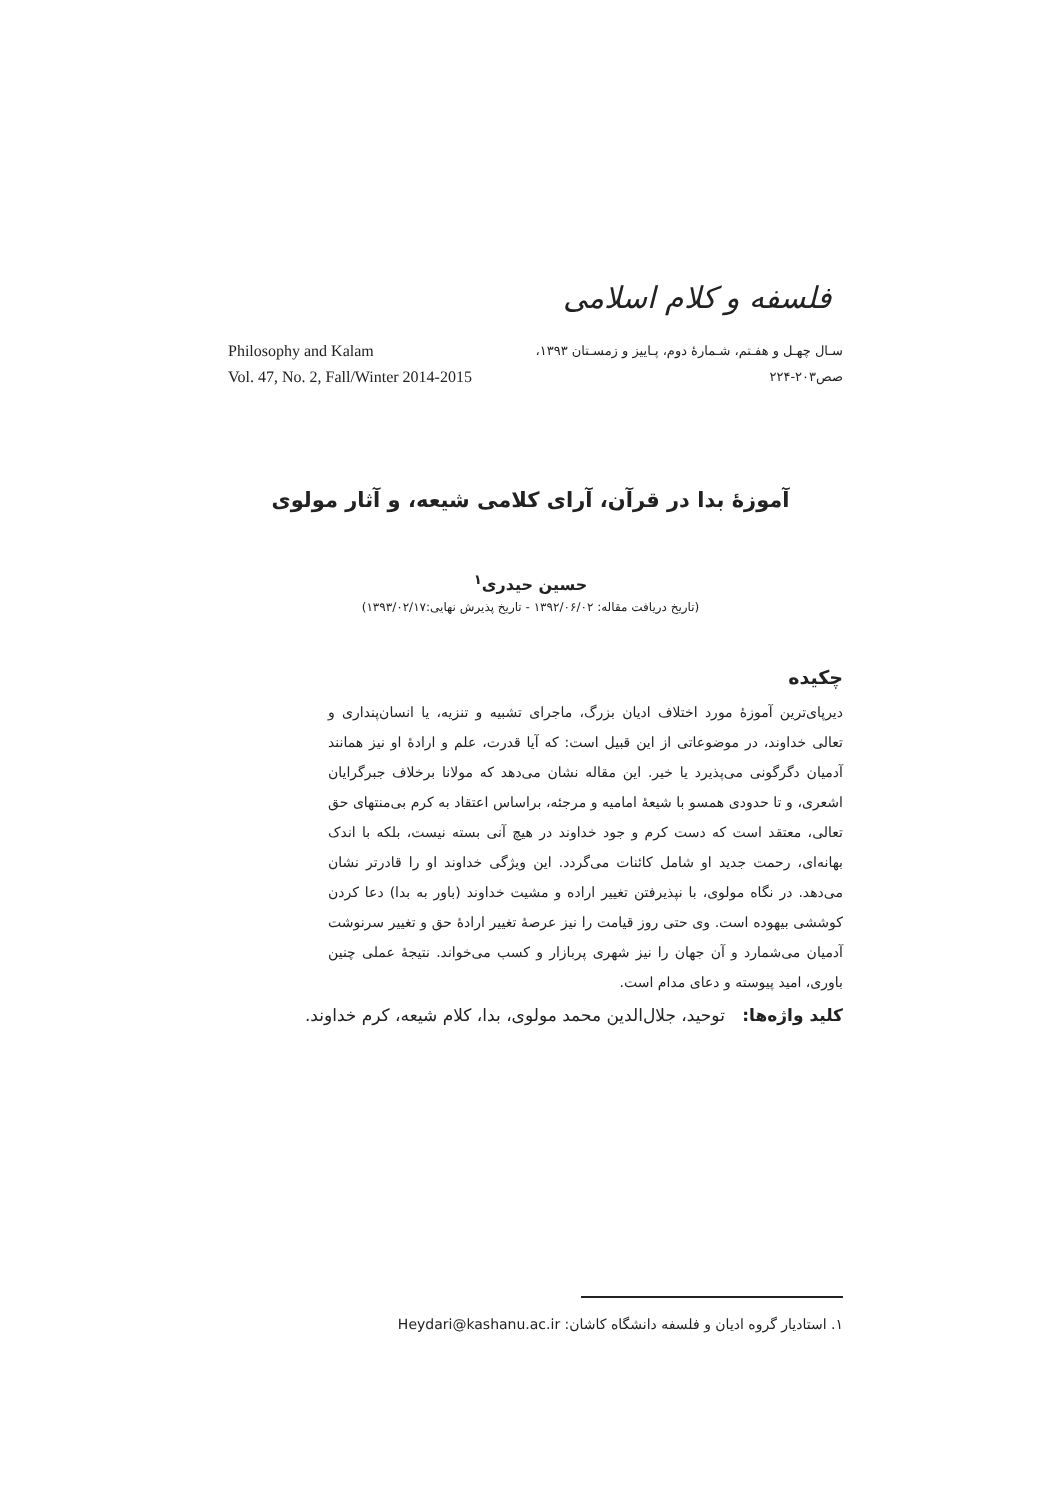فلسفه و کلام اسلامی
سـال چهـل و هفـتم، شـمارهٔ دوم، پـاییز و زمسـتان ۱۳۹۳،
صص۲۰۳-۲۲۴
Philosophy and Kalam
Vol. 47, No. 2, Fall/Winter 2014-2015
آموزهٔ بدا در قرآن، آرای کلامی شیعه، و آثار مولوی
حسین حیدری<sup>۱</sup>
(تاریخ دریافت مقاله: ۱۳۹۲/۰۶/۰۲ - تاریخ پذیرش نهایی:۱۳۹۳/۰۲/۱۷)
چکیده
دیرپای‌ترین آموزهٔ مورد اختلاف ادیان بزرگ، ماجرای تشبیه و تنزیه، یا انسان‌پنداری و تعالی خداوند، در موضوعاتی از این قبیل است: که آیا قدرت، علم و ارادهٔ او نیز همانند آدمیان دگرگونی می‌پذیرد یا خیر. این مقاله نشان می‌دهد که مولانا برخلاف جبرگرایان اشعری، و تا حدودی همسو با شیعهٔ امامیه و مرجئه، براساس اعتقاد به کرم بی‌منتهای حق تعالی، معتقد است که دست کرم و جود خداوند در هیچ آنی بسته نیست، بلکه با اندک بهانه‌ای، رحمت جدید او شامل کائنات می‌گردد. این ویژگی خداوند او را قادرتر نشان می‌دهد. در نگاه مولوی، با نپذیرفتن تغییر اراده و مشیت خداوند (باور به بدا) دعا کردن کوششی بیهوده است. وی حتی روز قیامت را نیز عرصهٔ تغییر ارادهٔ حق و تغییر سرنوشت آدمیان می‌شمارد و آن جهان را نیز شهری پربازار و کسب می‌خواند. نتیجهٔ عملی چنین باوری، امید پیوسته و دعای مدام است.
کلید واژه‌ها: توحید، جلال‌الدین محمد مولوی، بدا، کلام شیعه، کرم خداوند.
۱. استادیار گروه ادیان و فلسفه دانشگاه کاشان: Heydari@kashanu.ac.ir